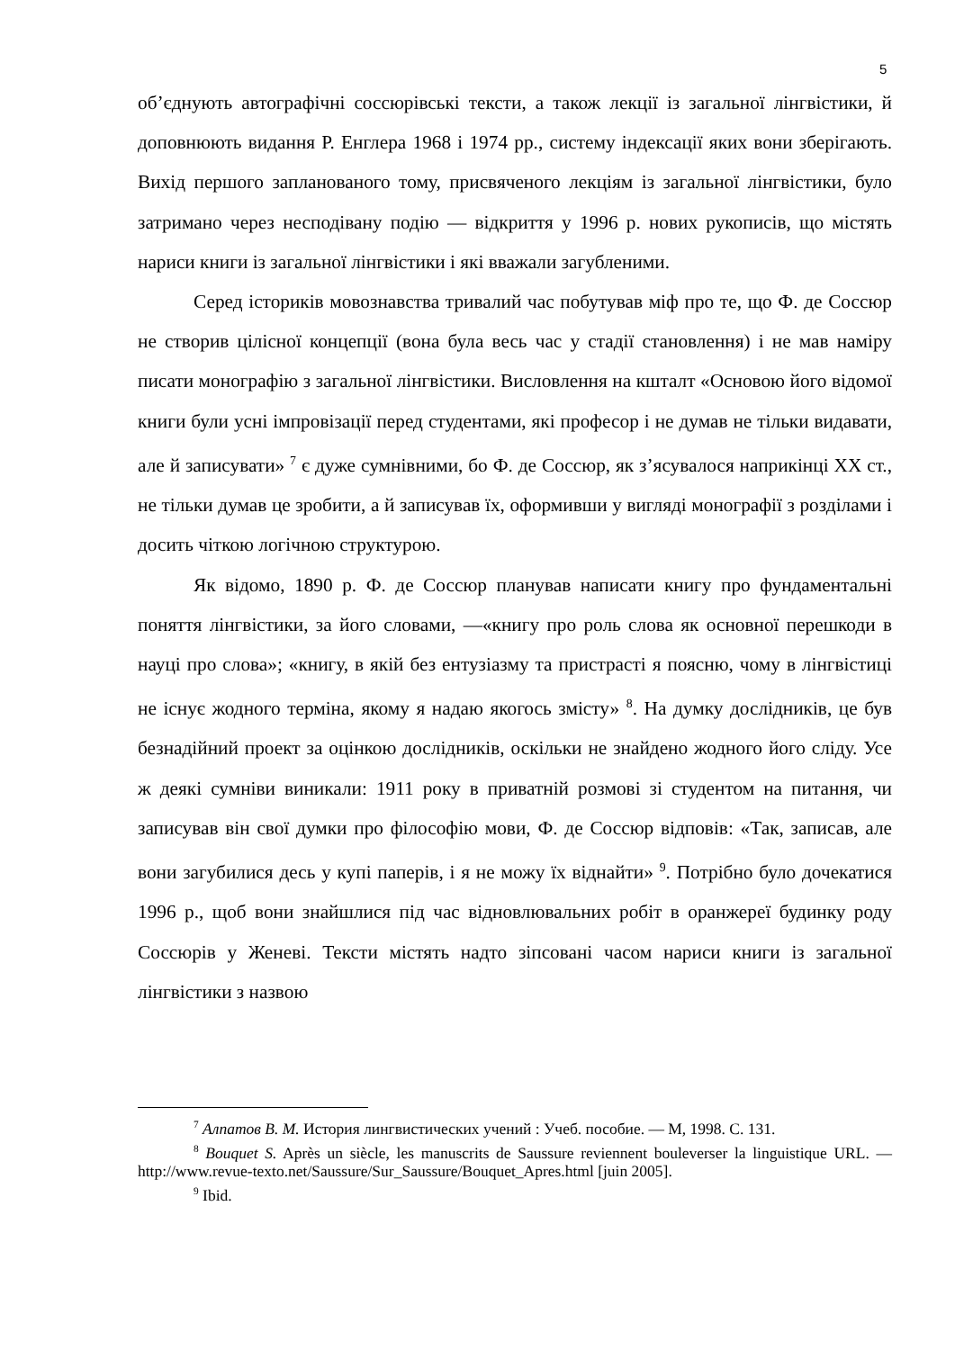5
об’єднують автографічні соссюрівські тексти, а також лекції із загальної лінгвістики, й доповнюють видання Р. Енглера 1968 і 1974 рр., систему індексації яких вони зберігають. Вихід першого запланованого тому, присвяченого лекціям із загальної лінгвістики, було затримано через несподівану подію — відкриття у 1996 р. нових рукописів, що містять нариси книги із загальної лінгвістики і які вважали загубленими.
Серед істориків мовознавства тривалий час побутував міф про те, що Ф. де Соссюр не створив цілісної концепції (вона була весь час у стадії становлення) і не мав наміру писати монографію з загальної лінгвістики. Висловлення на кшталт «Основою його відомої книги були усні імпровізації перед студентами, які професор і не думав не тільки видавати, але й записувати» <sup>7</sup> є дуже сумнівними, бо Ф. де Соссюр, як з’ясувалося наприкінці XX ст., не тільки думав це зробити, а й записував їх, оформивши у вигляді монографії з розділами і досить чіткою логічною структурою.
Як відомо, 1890 р. Ф. де Соссюр планував написати книгу про фундаментальні поняття лінгвістики, за його словами, —«книгу про роль слова як основної перешкоди в науці про слова»; «книгу, в якій без ентузіазму та пристрасті я поясню, чому в лінгвістиці не існує жодного терміна, якому я надаю якогось змісту» <sup>8</sup>. На думку дослідників, це був безнадійний проект за оцінкою дослідників, оскільки не знайдено жодного його сліду. Усе ж деякі сумніви виникали: 1911 року в приватній розмові зі студентом на питання, чи записував він свої думки про філософію мови, Ф. де Соссюр відповів: «Так, записав, але вони загубилися десь у купі паперів, і я не можу їх віднайти» <sup>9</sup>. Потрібно було дочекатися 1996 р., щоб вони знайшлися під час відновлювальних робіт в оранжереї будинку роду Соссюрів у Женеві. Тексти містять надто зіпсовані часом нариси книги із загальної лінгвістики з назвою
<sup>7</sup> Алпатов В. М. История лингвистических учений : Учеб. пособие. — М, 1998. С. 131.
<sup>8</sup> Bouquet S. Après un siècle, les manuscrits de Saussure reviennent bouleverser la linguistique URL. — http://www.revue-texto.net/Saussure/Sur_Saussure/Bouquet_Apres.html [juin 2005].
<sup>9</sup> Ibid.